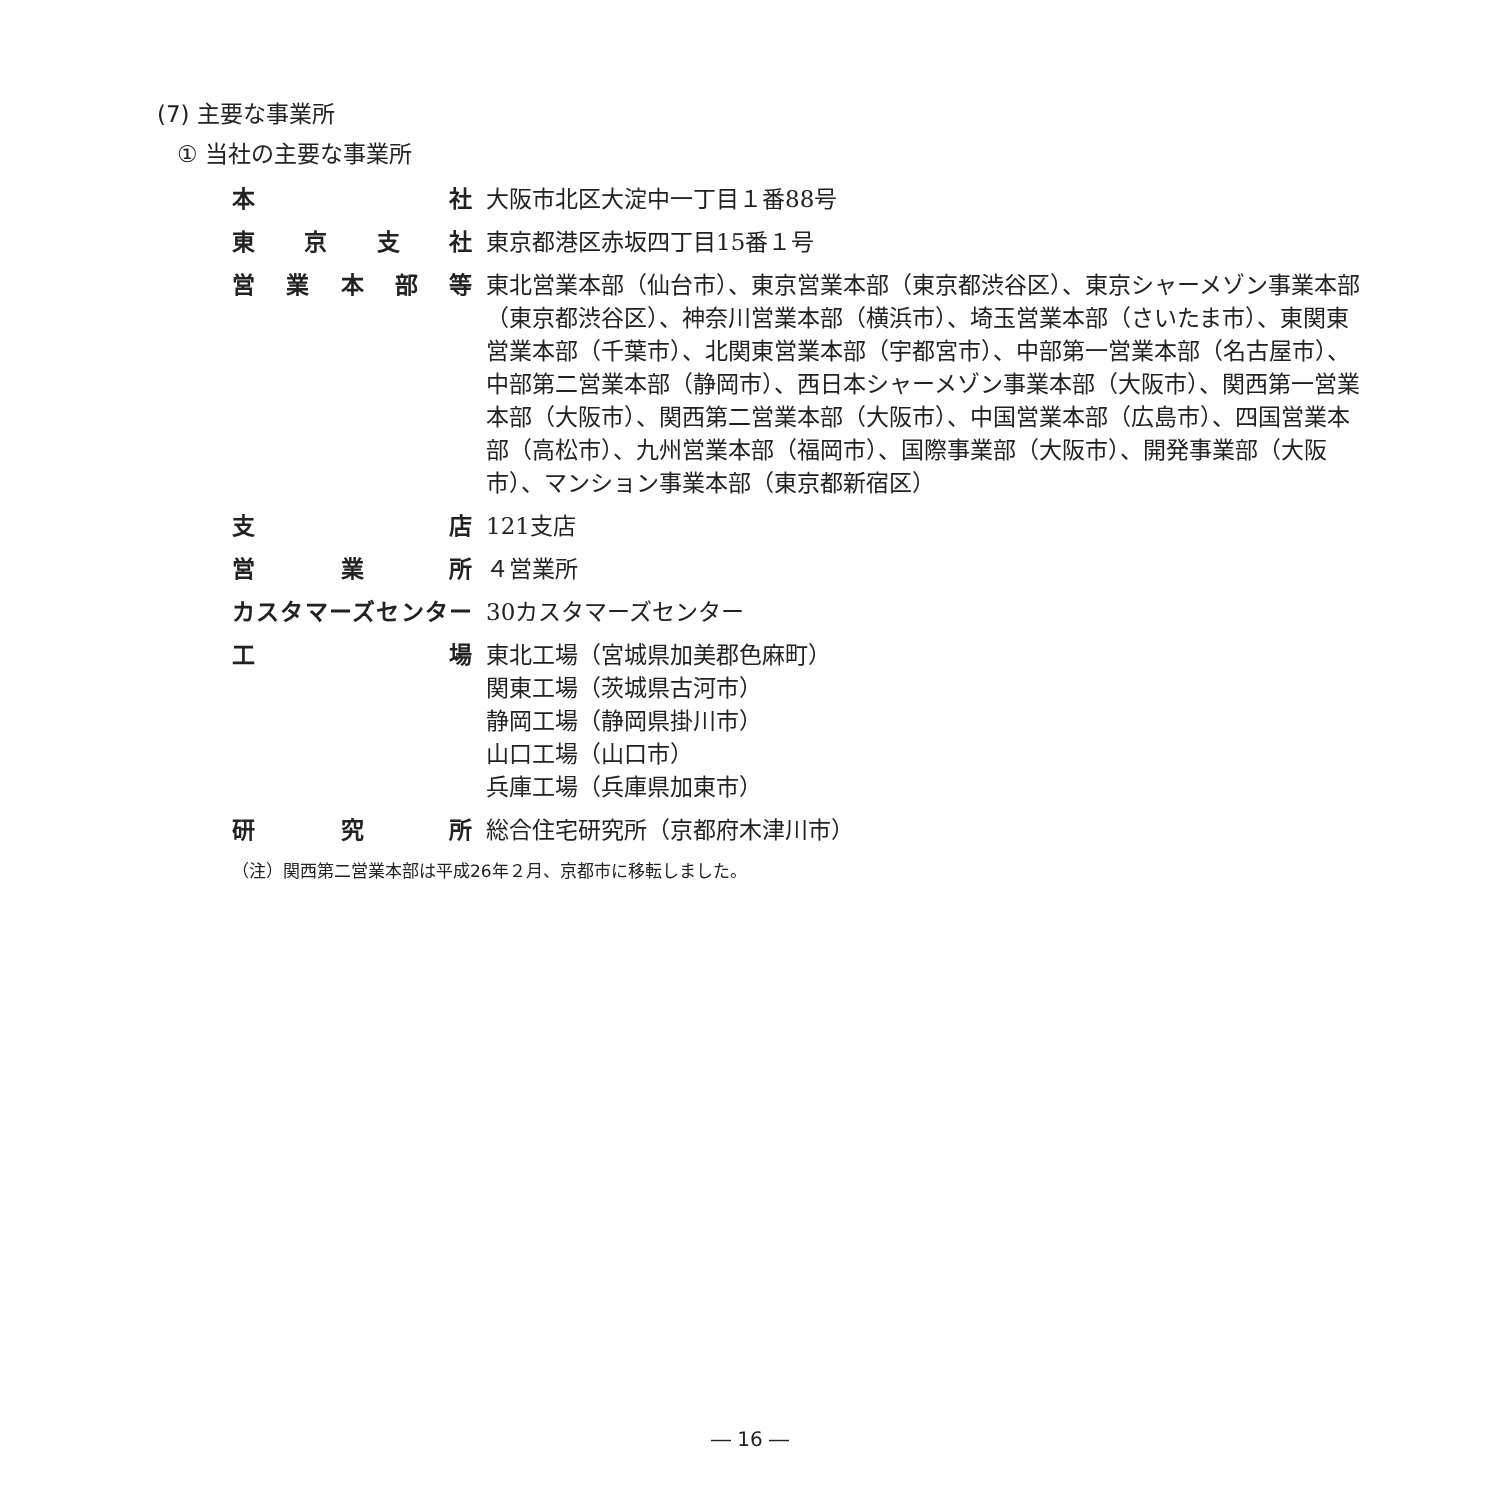(7) 主要な事業所
① 当社の主要な事業所
| 本社 | 大阪市北区大淀中一丁目１番88号 |
| 東京支社 | 東京都港区赤坂四丁目15番１号 |
| 営業本部等 | 東北営業本部（仙台市）、東京営業本部（東京都渋谷区）、東京シャーメゾン事業本部（東京都渋谷区）、神奈川営業本部（横浜市）、埼玉営業本部（さいたま市）、東関東営業本部（千葉市）、北関東営業本部（宇都宮市）、中部第一営業本部（名古屋市）、中部第二営業本部（静岡市）、西日本シャーメゾン事業本部（大阪市）、関西第一営業本部（大阪市）、関西第二営業本部（大阪市）、中国営業本部（広島市）、四国営業本部（高松市）、九州営業本部（福岡市）、国際事業部（大阪市）、開発事業部（大阪市）、マンション事業本部（東京都新宿区） |
| 支店 | 121支店 |
| 営業所 | ４営業所 |
| カスタマーズセンター | 30カスタマーズセンター |
| 工場 | 東北工場（宮城県加美郡色麻町） 関東工場（茨城県古河市） 静岡工場（静岡県掛川市） 山口工場（山口市） 兵庫工場（兵庫県加東市） |
| 研究所 | 総合住宅研究所（京都府木津川市） |
（注）関西第二営業本部は平成26年２月、京都市に移転しました。
― 16 ―